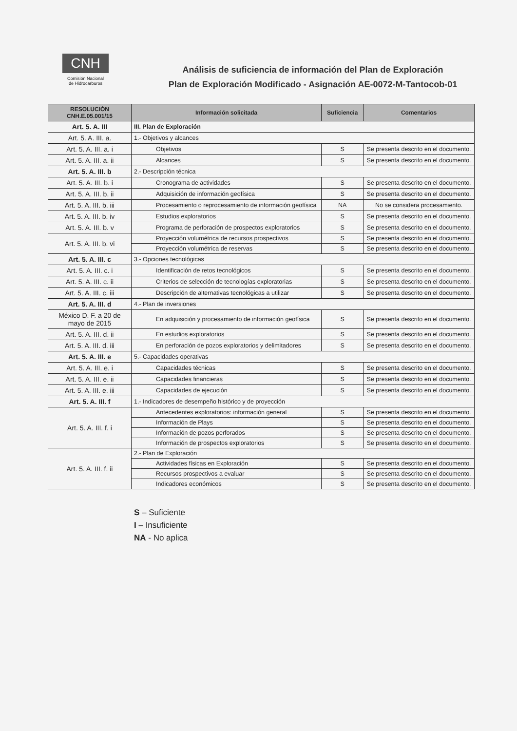CNH
Comisión Nacional
de Hidrocarburos
Análisis de suficiencia de información del Plan de Exploración
Plan de Exploración Modificado - Asignación AE-0072-M-Tantocob-01
| RESOLUCIÓN CNH.E.05.001/15 | Información solicitada | Suficiencia | Comentarios |
| --- | --- | --- | --- |
| Art. 5. A. III | III. Plan de Exploración | | |
| Art. 5. A. III. a. | 1.- Objetivos y alcances | | |
| Art. 5. A. III. a. i | Objetivos | S | Se presenta descrito en el documento. |
| Art. 5. A. III. a. ii | Alcances | S | Se presenta descrito en el documento. |
| Art. 5. A. III. b | 2.- Descripción técnica | | |
| Art. 5. A. III. b. i | Cronograma de actividades | S | Se presenta descrito en el documento. |
| Art. 5. A. III. b. ii | Adquisición de información geofísica | S | Se presenta descrito en el documento. |
| Art. 5. A. III. b. iii | Procesamiento o reprocesamiento de información geofísica | NA | No se considera procesamiento. |
| Art. 5. A. III. b. iv | Estudios exploratorios | S | Se presenta descrito en el documento. |
| Art. 5. A. III. b. v | Programa de perforación de prospectos exploratorios | S | Se presenta descrito en el documento. |
| Art. 5. A. III. b. vi | Proyección volumétrica de recursos prospectivos | S | Se presenta descrito en el documento. |
| | Proyección volumétrica de reservas | S | Se presenta descrito en el documento. |
| Art. 5. A. III. c | 3.- Opciones tecnológicas | | |
| Art. 5. A. III. c. i | Identificación de retos tecnológicos | S | Se presenta descrito en el documento. |
| Art. 5. A. III. c. ii | Criterios de selección de tecnologías exploratorias | S | Se presenta descrito en el documento. |
| Art. 5. A. III. c. iii | Descripción de alternativas tecnológicas a utilizar | S | Se presenta descrito en el documento. |
| Art. 5. A. III. d | 4.- Plan de inversiones | | |
| México D. F. a 20 de mayo de 2015 | En adquisición y procesamiento de información geofísica | S | Se presenta descrito en el documento. |
| Art. 5. A. III. d. ii | En estudios exploratorios | S | Se presenta descrito en el documento. |
| Art. 5. A. III. d. iii | En perforación de pozos exploratorios y delimitadores | S | Se presenta descrito en el documento. |
| Art. 5. A. III. e | 5.- Capacidades operativas | | |
| Art. 5. A. III. e. i | Capacidades técnicas | S | Se presenta descrito en el documento. |
| Art. 5. A. III. e. ii | Capacidades financieras | S | Se presenta descrito en el documento. |
| Art. 5. A. III. e. iii | Capacidades de ejecución | S | Se presenta descrito en el documento. |
| Art. 5. A. III. f | 1.- Indicadores de desempeño histórico y de proyección | | |
| Art. 5. A. III. f. i | Antecedentes exploratorios: información general | S | Se presenta descrito en el documento. |
| | Información de Plays | S | Se presenta descrito en el documento. |
| | Información de pozos perforados | S | Se presenta descrito en el documento. |
| | Información de prospectos exploratorios | S | Se presenta descrito en el documento. |
| Art. 5. A. III. f. ii | 2.- Plan de Exploración | | |
| | Actividades físicas en Exploración | S | Se presenta descrito en el documento. |
| | Recursos prospectivos a evaluar | S | Se presenta descrito en el documento. |
| | Indicadores económicos | S | Se presenta descrito en el documento. |
S – Suficiente
I – Insuficiente
NA - No aplica